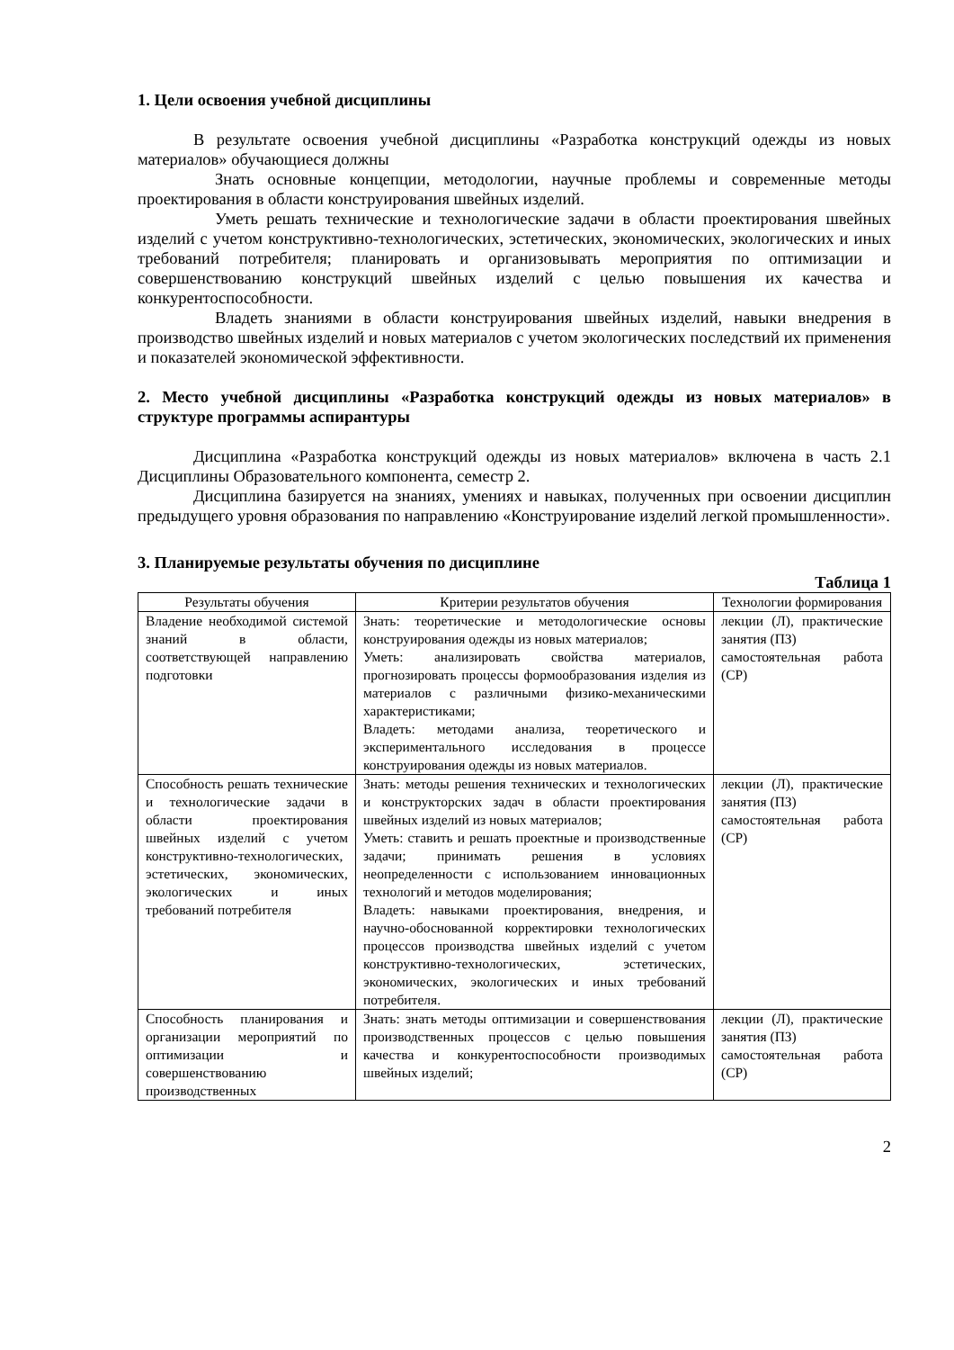1. Цели освоения учебной дисциплины
В результате освоения учебной дисциплины «Разработка конструкций одежды из новых материалов» обучающиеся должны
Знать основные концепции, методологии, научные проблемы и современные методы проектирования в области конструирования швейных изделий.
Уметь решать технические и технологические задачи в области проектирования швейных изделий с учетом конструктивно-технологических, эстетических, экономических, экологических и иных требований потребителя; планировать и организовывать мероприятия по оптимизации и совершенствованию конструкций швейных изделий с целью повышения их качества и конкурентоспособности.
Владеть знаниями в области конструирования швейных изделий, навыки внедрения в производство швейных изделий и новых материалов с учетом экологических последствий их применения и показателей экономической эффективности.
2. Место учебной дисциплины «Разработка конструкций одежды из новых материалов» в структуре программы аспирантуры
Дисциплина «Разработка конструкций одежды из новых материалов» включена в часть 2.1 Дисциплины Образовательного компонента, семестр 2.
Дисциплина базируется на знаниях, умениях и навыках, полученных при освоении дисциплин предыдущего уровня образования по направлению «Конструирование изделий легкой промышленности».
3. Планируемые результаты обучения по дисциплине
Таблица 1
| Результаты обучения | Критерии результатов обучения | Технологии формирования |
| --- | --- | --- |
| Владение необходимой системой знаний в области, соответствующей направлению подготовки | Знать: теоретические и методологические основы конструирования одежды из новых материалов; Уметь: анализировать свойства материалов, прогнозировать процессы формообразования изделия из материалов с различными физико-механическими характеристиками; Владеть: методами анализа, теоретического и экспериментального исследования в процессе конструирования одежды из новых материалов. | лекции (Л), практические занятия (ПЗ) самостоятельная работа (СР) |
| Способность решать технические и технологические задачи в области проектирования швейных изделий с учетом конструктивно-технологических, эстетических, экономических, экологических и иных требований потребителя | Знать: методы решения технических и технологических и конструкторских задач в области проектирования швейных изделий из новых материалов; Уметь: ставить и решать проектные и производственные задачи; принимать решения в условиях неопределенности с использованием инновационных технологий и методов моделирования; Владеть: навыками проектирования, внедрения, и научно-обоснованной корректировки технологических процессов производства швейных изделий с учетом конструктивно-технологических, эстетических, экономических, экологических и иных требований потребителя. | лекции (Л), практические занятия (ПЗ) самостоятельная работа (СР) |
| Способность планирования и организации мероприятий по оптимизации и совершенствованию производственных | Знать: знать методы оптимизации и совершенствования производственных процессов с целью повышения качества и конкурентоспособности производимых швейных изделий; | лекции (Л), практические занятия (ПЗ) самостоятельная работа (СР) |
2